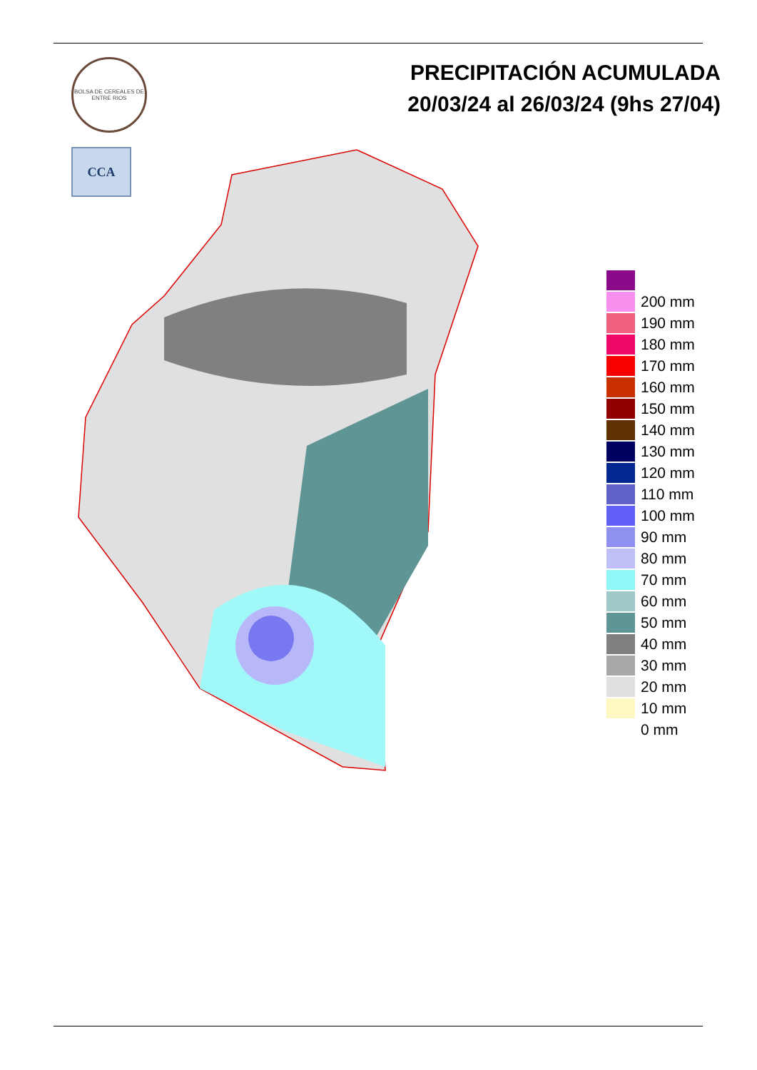BOLSA DE CEREALES DE ENTRE RIOS
CCA
PRECIPITACIÓN ACUMULADA
20/03/24 al 26/03/24 (9hs 27/04)
200 mm
190 mm
180 mm
170 mm
160 mm
150 mm
140 mm
130 mm
120 mm
110 mm
100 mm
90 mm
80 mm
70 mm
60 mm
50 mm
40 mm
30 mm
20 mm
10 mm
0 mm